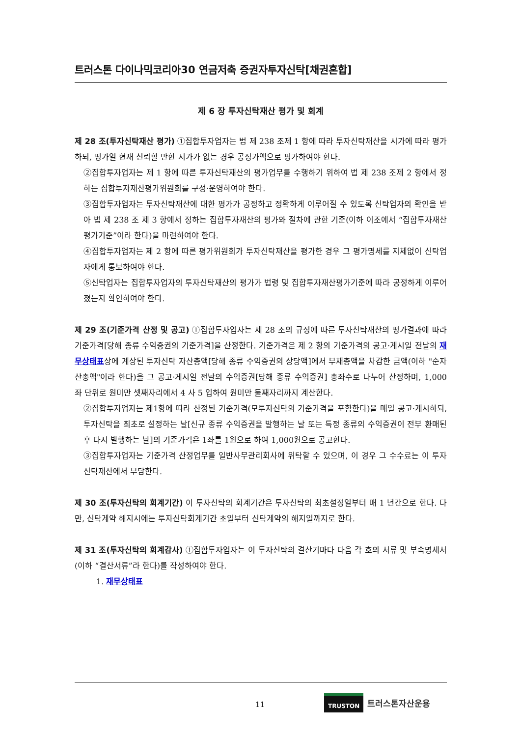트러스톤 다이나믹코리아30 연금저축 증권자투자신탁[채권혼합]
제 6 장 투자신탁재산 평가 및 회계
제 28 조(투자신탁재산 평가) ①집합투자업자는 법 제 238 조제 1 항에 따라 투자신탁재산을 시가에 따라 평가하되, 평가일 현재 신뢰할 만한 시가가 없는 경우 공정가액으로 평가하여야 한다.
②집합투자업자는 제 1 항에 따른 투자신탁재산의 평가업무를 수행하기 위하여 법 제 238 조제 2 항에서 정하는 집합투자재산평가위원회를 구성·운영하여야 한다.
③집합투자업자는 투자신탁재산에 대한 평가가 공정하고 정확하게 이루어질 수 있도록 신탁업자의 확인을 받아 법 제 238 조 제 3 항에서 정하는 집합투자재산의 평가와 절차에 관한 기준(이하 이조에서 “집합투자재산평가기준”이라 한다)을 마련하여야 한다.
④집합투자업자는 제 2 항에 따른 평가위원회가 투자신탁재산을 평가한 경우 그 평가명세를 지체없이 신탁업자에게 통보하여야 한다.
⑤신탁업자는 집합투자업자의 투자신탁재산의 평가가 법령 및 집합투자재산평가기준에 따라 공정하게 이루어졌는지 확인하여야 한다.
제 29 조(기준가격 산정 및 공고) ①집합투자업자는 제 28 조의 규정에 따른 투자신탁재산의 평가결과에 따라 기준가격[당해 종류 수익증권의 기준가격]을 산정한다. 기준가격은 제 2 항의 기준가격의 공고·게시일 전날의 재무상태표상에 계상된 투자신탁 자산총액[당해 종류 수익증권의 상당액]에서 부채총액을 차감한 금액(이하 "순자산총액"이라 한다)을 그 공고·게시일 전날의 수익증권[당해 종류 수익증권] 총좌수로 나누어 산정하며, 1,000 좌 단위로 원미만 셋째자리에서 4 사 5 입하여 원미만 둘째자리까지 계산한다.
②집합투자업자는 제1항에 따라 산정된 기준가격(모투자신탁의 기준가격을 포함한다)을 매일 공고·게시하되, 투자신탁을 최초로 설정하는 날[신규 종류 수익증권을 발행하는 날 또는 특정 종류의 수익증권이 전부 환매된 후 다시 발행하는 날]의 기준가격은 1좌를 1원으로 하여 1,000원으로 공고한다.
③집합투자업자는 기준가격 산정업무를 일반사무관리회사에 위탁할 수 있으며, 이 경우 그 수수료는 이 투자신탁재산에서 부담한다.
제 30 조(투자신탁의 회계기간) 이 투자신탁의 회계기간은 투자신탁의 최초설정일부터 매 1 년간으로 한다. 다만, 신탁계약 해지시에는 투자신탁회계기간 초일부터 신탁계약의 해지일까지로 한다.
제 31 조(투자신탁의 회계감사) ①집합투자업자는 이 투자신탁의 결산기마다 다음 각 호의 서류 및 부속명세서(이하 “결산서류”라 한다)를 작성하여야 한다.
1. 재무상태표
11
TRUSTON 트러스톤자산운용